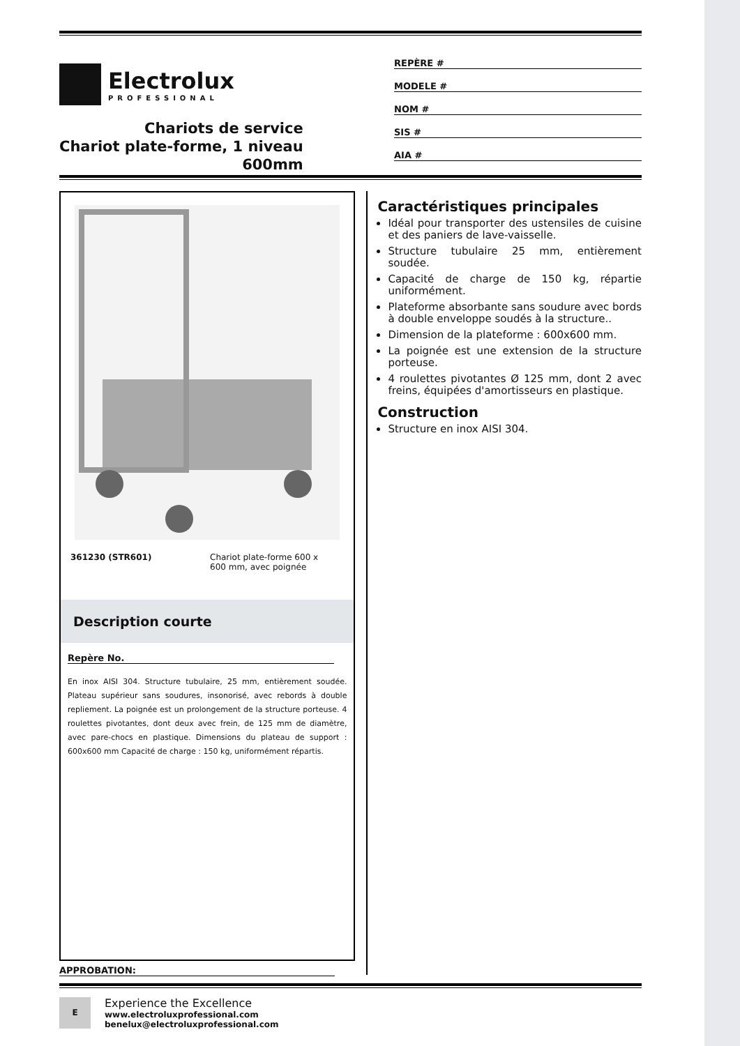Electrolux
PROFESSIONAL
Chariots de service
Chariot plate-forme, 1 niveau
600mm
REPÈRE #
MODELE #
NOM #
SIS #
AIA #
361230 (STR601) Chariot plate-forme 600 x
600 mm, avec poignée
Description courte
Repère No.
En inox AISI 304. Structure tubulaire, 25 mm, entièrement soudée. Plateau supérieur sans soudures, insonorisé, avec rebords à double repliement. La poignée est un prolongement de la structure porteuse. 4 roulettes pivotantes, dont deux avec frein, de 125 mm de diamètre, avec pare-chocs en plastique. Dimensions du plateau de support : 600x600 mm Capacité de charge : 150 kg, uniformément répartis.
Caractéristiques principales
Idéal pour transporter des ustensiles de cuisine et des paniers de lave-vaisselle.
Structure tubulaire 25 mm, entièrement soudée.
Capacité de charge de 150 kg, répartie uniformément.
Plateforme absorbante sans soudure avec bords à double enveloppe soudés à la structure..
Dimension de la plateforme : 600x600 mm.
La poignée est une extension de la structure porteuse.
4 roulettes pivotantes Ø 125 mm, dont 2 avec freins, équipées d'amortisseurs en plastique.
Construction
Structure en inox AISI 304.
APPROBATION:
E
Experience the Excellence
www.electroluxprofessional.com
benelux@electroluxprofessional.com